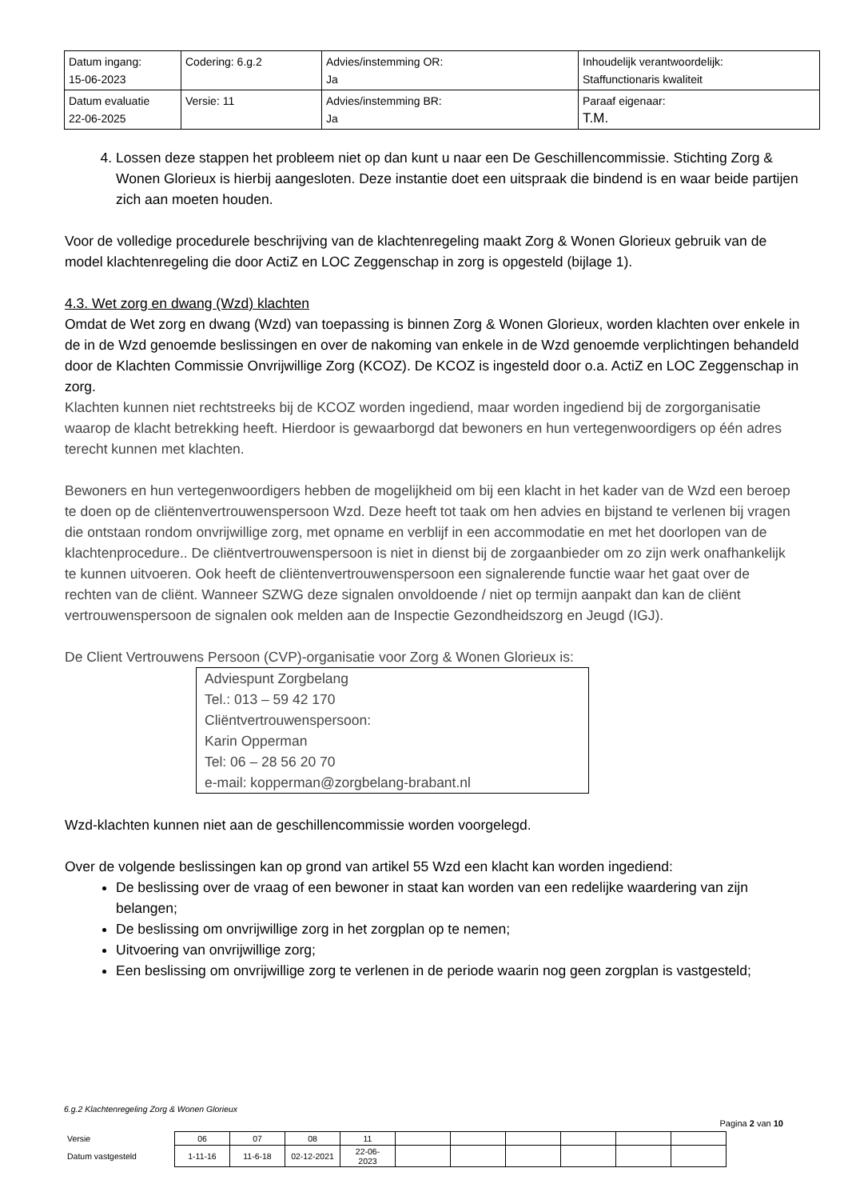| Datum ingang: 15-06-2023 | Codering: 6.g.2 | Advies/instemming OR: Ja | Inhoudelijk verantwoordelijk: Staffunctionaris kwaliteit |
| Datum evaluatie 22-06-2025 | Versie: 11 | Advies/instemming BR: Ja | Paraaf eigenaar: T.M. |
4. Lossen deze stappen het probleem niet op dan kunt u naar een De Geschillencommissie. Stichting Zorg & Wonen Glorieux is hierbij aangesloten. Deze instantie doet een uitspraak die bindend is en waar beide partijen zich aan moeten houden.
Voor de volledige procedurele beschrijving van de klachtenregeling maakt Zorg & Wonen Glorieux gebruik van de model klachtenregeling die door ActiZ en LOC Zeggenschap in zorg is opgesteld (bijlage 1).
4.3. Wet zorg en dwang (Wzd) klachten
Omdat de Wet zorg en dwang (Wzd) van toepassing is binnen Zorg & Wonen Glorieux, worden klachten over enkele in de in de Wzd genoemde beslissingen en over de nakoming van enkele in de Wzd genoemde verplichtingen behandeld door de Klachten Commissie Onvrijwillige Zorg (KCOZ). De KCOZ is ingesteld door o.a. ActiZ en LOC Zeggenschap in zorg.
Klachten kunnen niet rechtstreeks bij de KCOZ worden ingediend, maar worden ingediend bij de zorgorganisatie waarop de klacht betrekking heeft. Hierdoor is gewaarborgd dat bewoners en hun vertegenwoordigers op één adres terecht kunnen met klachten.
Bewoners en hun vertegenwoordigers hebben de mogelijkheid om bij een klacht in het kader van de Wzd een beroep te doen op de cliëntenvertrouwenspersoon Wzd. Deze heeft tot taak om hen advies en bijstand te verlenen bij vragen die ontstaan rondom onvrijwillige zorg, met opname en verblijf in een accommodatie en met het doorlopen van de klachtenprocedure.. De cliëntvertrouwenspersoon is niet in dienst bij de zorgaanbieder om zo zijn werk onafhankelijk te kunnen uitvoeren. Ook heeft de cliëntenvertrouwenspersoon een signalerende functie waar het gaat over de rechten van de cliënt. Wanneer SZWG deze signalen onvoldoende / niet op termijn aanpakt dan kan de cliënt vertrouwenspersoon de signalen ook melden aan de Inspectie Gezondheidszorg en Jeugd (IGJ).
De Client Vertrouwens Persoon (CVP)-organisatie voor Zorg & Wonen Glorieux is:
Adviespunt Zorgbelang
Tel.: 013 – 59 42 170
Cliëntvertrouwenspersoon:
Karin Opperman
Tel: 06 – 28 56 20 70
e-mail: kopperman@zorgbelang-brabant.nl
Wzd-klachten kunnen niet aan de geschillencommissie worden voorgelegd.
Over de volgende beslissingen kan op grond van artikel 55 Wzd een klacht kan worden ingediend:
De beslissing over de vraag of een bewoner in staat kan worden van een redelijke waardering van zijn belangen;
De beslissing om onvrijwillige zorg in het zorgplan op te nemen;
Uitvoering van onvrijwillige zorg;
Een beslissing om onvrijwillige zorg te verlenen in de periode waarin nog geen zorgplan is vastgesteld;
6.g.2 Klachtenregeling Zorg & Wonen Glorieux
Pagina 2 van 10
| Versie | 06 | 07 | 08 | 11 | | | | | | |
| Datum vastgesteld | 1-11-16 | 11-6-18 | 02-12-2021 | 22-06- 2023 | | | | | | |